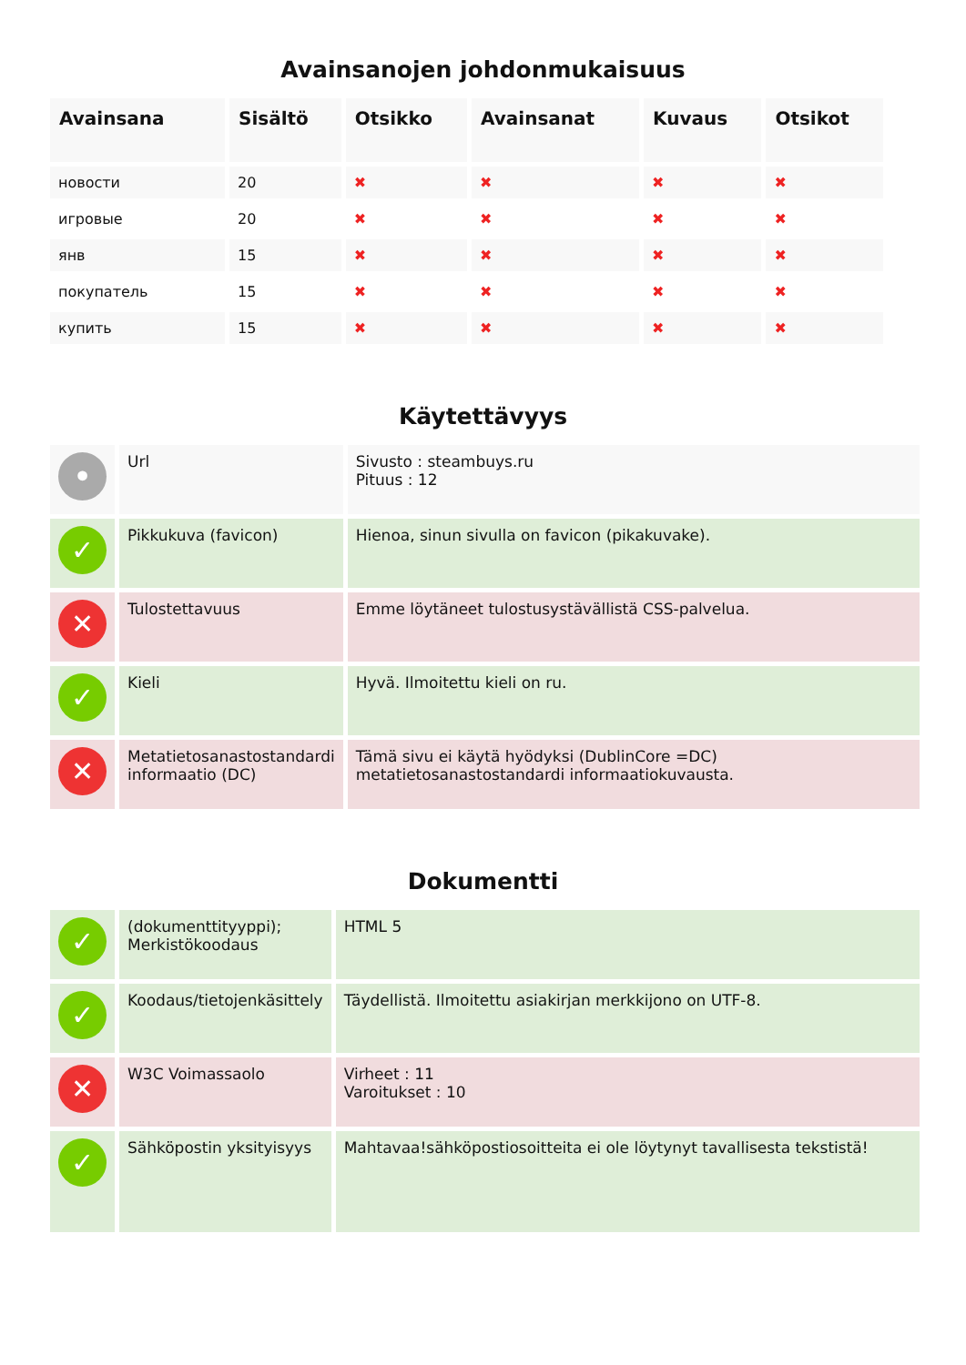Avainsanojen johdonmukaisuus
| Avainsana | Sisältö | Otsikko | Avainsanat | Kuvaus | Otsikot |
| --- | --- | --- | --- | --- | --- |
| новости | 20 | ✖ | ✖ | ✖ | ✖ |
| игровые | 20 | ✖ | ✖ | ✖ | ✖ |
| янв | 15 | ✖ | ✖ | ✖ | ✖ |
| покупатель | 15 | ✖ | ✖ | ✖ | ✖ |
| купить | 15 | ✖ | ✖ | ✖ | ✖ |
Käytettävyys
| • | Url | Sivusto : steambuys.ru Pituus : 12 |
| ✓ | Pikkukuva (favicon) | Hienoa, sinun sivulla on favicon (pikakuvake). |
| ✕ | Tulostettavuus | Emme löytäneet tulostusystävällistä CSS-palvelua. |
| ✓ | Kieli | Hyvä. Ilmoitettu kieli on ru. |
| ✕ | Metatietosanastostandardi informaatio (DC) | Tämä sivu ei käytä hyödyksi (DublinCore =DC) metatietosanastostandardi informaatiokuvausta. |
Dokumentti
| ✓ | (dokumenttityyppi); Merkistökoodaus | HTML 5 |
| ✓ | Koodaus/tietojenkäsittely | Täydellistä. Ilmoitettu asiakirjan merkkijono on UTF-8. |
| ✕ | W3C Voimassaolo | Virheet : 11 Varoitukset : 10 |
| ✓ | Sähköpostin yksityisyys | Mahtavaa!sähköpostiosoitteita ei ole löytynyt tavallisesta tekstistä! |